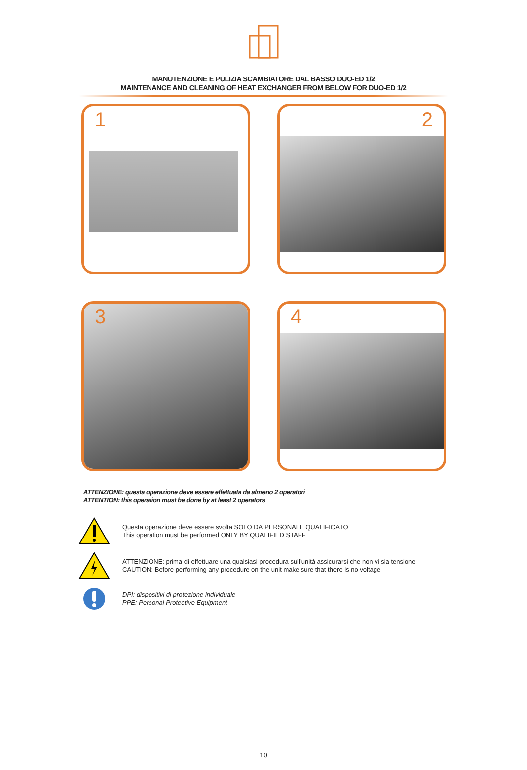MANUTENZIONE E PULIZIA SCAMBIATORE DAL BASSO DUO-ED 1/2
MAINTENANCE AND CLEANING OF HEAT EXCHANGER FROM BELOW FOR DUO-ED 1/2
1
2
3
4
ATTENZIONE: questa operazione deve essere effettuata da almeno 2 operatori
ATTENTION: this operation must be done by at least 2 operators
Questa operazione deve essere svolta SOLO DA PERSONALE QUALIFICATO
This operation must be performed ONLY BY QUALIFIED STAFF
ATTENZIONE: prima di effettuare una qualsiasi procedura sull’unità assicurarsi che non vi sia tensione
CAUTION: Before performing any procedure on the unit make sure that there is no voltage
DPI: dispositivi di protezione individuale
PPE: Personal Protective Equipment
10